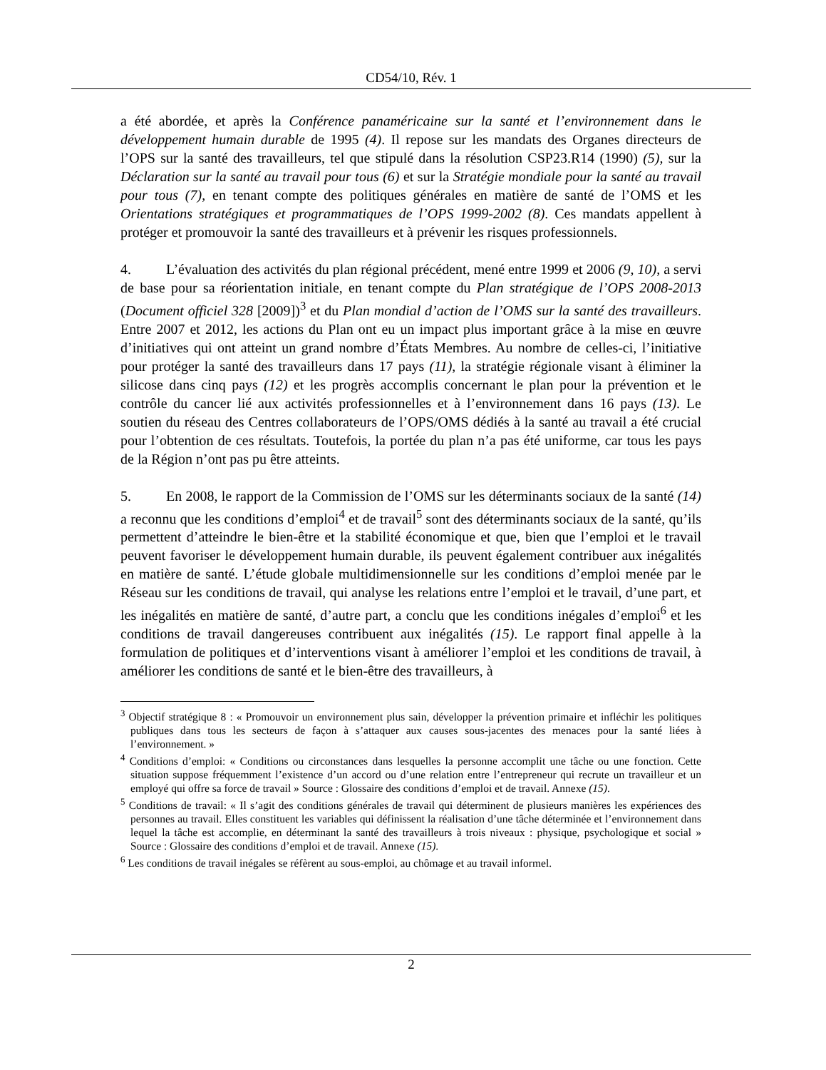CD54/10, Rév. 1
a été abordée, et après la Conférence panaméricaine sur la santé et l’environnement dans le développement humain durable de 1995 (4). Il repose sur les mandats des Organes directeurs de l’OPS sur la santé des travailleurs, tel que stipulé dans la résolution CSP23.R14 (1990) (5), sur la Déclaration sur la santé au travail pour tous (6) et sur la Stratégie mondiale pour la santé au travail pour tous (7), en tenant compte des politiques générales en matière de santé de l’OMS et les Orientations stratégiques et programmatiques de l’OPS 1999-2002 (8). Ces mandats appellent à protéger et promouvoir la santé des travailleurs et à prévenir les risques professionnels.
4. L’évaluation des activités du plan régional précédent, mené entre 1999 et 2006 (9, 10), a servi de base pour sa réorientation initiale, en tenant compte du Plan stratégique de l’OPS 2008-2013 (Document officiel 328 [2009])<sup>3</sup> et du Plan mondial d’action de l’OMS sur la santé des travailleurs. Entre 2007 et 2012, les actions du Plan ont eu un impact plus important grâce à la mise en œuvre d’initiatives qui ont atteint un grand nombre d’États Membres. Au nombre de celles-ci, l’initiative pour protéger la santé des travailleurs dans 17 pays (11), la stratégie régionale visant à éliminer la silicose dans cinq pays (12) et les progrès accomplis concernant le plan pour la prévention et le contrôle du cancer lié aux activités professionnelles et à l’environnement dans 16 pays (13). Le soutien du réseau des Centres collaborateurs de l’OPS/OMS dédiés à la santé au travail a été crucial pour l’obtention de ces résultats. Toutefois, la portée du plan n’a pas été uniforme, car tous les pays de la Région n’ont pas pu être atteints.
5. En 2008, le rapport de la Commission de l’OMS sur les déterminants sociaux de la santé (14) a reconnu que les conditions d’emploi<sup>4</sup> et de travail<sup>5</sup> sont des déterminants sociaux de la santé, qu’ils permettent d’atteindre le bien-être et la stabilité économique et que, bien que l’emploi et le travail peuvent favoriser le développement humain durable, ils peuvent également contribuer aux inégalités en matière de santé. L’étude globale multidimensionnelle sur les conditions d’emploi menée par le Réseau sur les conditions de travail, qui analyse les relations entre l’emploi et le travail, d’une part, et les inégalités en matière de santé, d’autre part, a conclu que les conditions inégales d’emploi<sup>6</sup> et les conditions de travail dangereuses contribuent aux inégalités (15). Le rapport final appelle à la formulation de politiques et d’interventions visant à améliorer l’emploi et les conditions de travail, à améliorer les conditions de santé et le bien-être des travailleurs, à
<sup>3</sup> Objectif stratégique 8 : « Promouvoir un environnement plus sain, développer la prévention primaire et infléchir les politiques publiques dans tous les secteurs de façon à s’attaquer aux causes sous-jacentes des menaces pour la santé liées à l’environnement. »
<sup>4</sup> Conditions d’emploi: « Conditions ou circonstances dans lesquelles la personne accomplit une tâche ou une fonction. Cette situation suppose fréquemment l’existence d’un accord ou d’une relation entre l’entrepreneur qui recrute un travailleur et un employé qui offre sa force de travail » Source : Glossaire des conditions d’emploi et de travail. Annexe (15).
<sup>5</sup> Conditions de travail: « Il s’agit des conditions générales de travail qui déterminent de plusieurs manières les expériences des personnes au travail. Elles constituent les variables qui définissent la réalisation d’une tâche déterminée et l’environnement dans lequel la tâche est accomplie, en déterminant la santé des travailleurs à trois niveaux : physique, psychologique et social » Source : Glossaire des conditions d’emploi et de travail. Annexe (15).
<sup>6</sup> Les conditions de travail inégales se réfèrent au sous-emploi, au chômage et au travail informel.
2